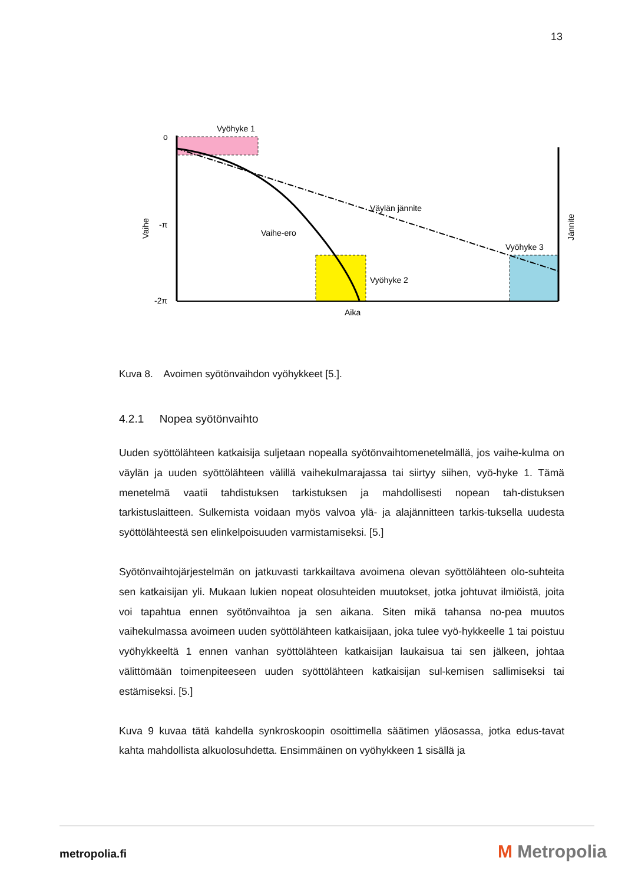13
Vyöhyke 1
o
-π
-2π
Väylän jännite
Vaihe-ero
Vyöhyke 2
Vyöhyke 3
Aika
Vaihe
Jännite
Kuva 8. Avoimen syötönvaihdon vyöhykkeet [5.].
4.2.1 Nopea syötönvaihto
Uuden syöttölähteen katkaisija suljetaan nopealla syötönvaihtomenetelmällä, jos vaihe-kulma on väylän ja uuden syöttölähteen välillä vaihekulmarajassa tai siirtyy siihen, vyö-hyke 1. Tämä menetelmä vaatii tahdistuksen tarkistuksen ja mahdollisesti nopean tah-distuksen tarkistuslaitteen. Sulkemista voidaan myös valvoa ylä- ja alajännitteen tarkis-tuksella uudesta syöttölähteestä sen elinkelpoisuuden varmistamiseksi. [5.]
Syötönvaihtojärjestelmän on jatkuvasti tarkkailtava avoimena olevan syöttölähteen olo-suhteita sen katkaisijan yli. Mukaan lukien nopeat olosuhteiden muutokset, jotka johtuvat ilmiöistä, joita voi tapahtua ennen syötönvaihtoa ja sen aikana. Siten mikä tahansa no-pea muutos vaihekulmassa avoimeen uuden syöttölähteen katkaisijaan, joka tulee vyö-hykkeelle 1 tai poistuu vyöhykkeeltä 1 ennen vanhan syöttölähteen katkaisijan laukaisua tai sen jälkeen, johtaa välittömään toimenpiteeseen uuden syöttölähteen katkaisijan sul-kemisen sallimiseksi tai estämiseksi. [5.]
Kuva 9 kuvaa tätä kahdella synkroskoopin osoittimella säätimen yläosassa, jotka edus-tavat kahta mahdollista alkuolosuhdetta. Ensimmäinen on vyöhykkeen 1 sisällä ja
metropolia.fi M Metropolia